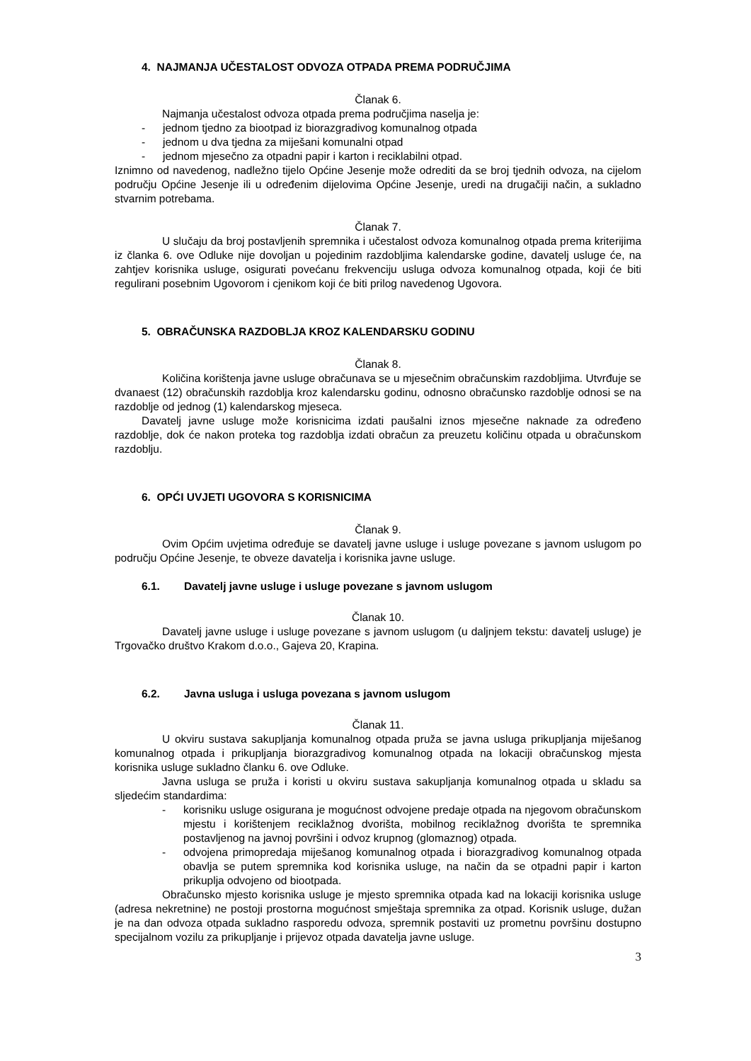4. NAJMANJA UČESTALOST ODVOZA OTPADA PREMA PODRUČJIMA
Članak 6.
Najmanja učestalost odvoza otpada prema područjima naselja je:
- jednom tjedno za biootpad iz biorazgradivog komunalnog otpada
- jednom u dva tjedna za miješani komunalni otpad
- jednom mjesečno za otpadni papir i karton i reciklabilni otpad.
Iznimno od navedenog, nadležno tijelo Općine Jesenje može odrediti da se broj tjednih odvoza, na cijelom području Općine Jesenje ili u određenim dijelovima Općine Jesenje, uredi na drugačiji način, a sukladno stvarnim potrebama.
Članak 7.
U slučaju da broj postavljenih spremnika i učestalost odvoza komunalnog otpada prema kriterijima iz članka 6. ove Odluke nije dovoljan u pojedinim razdobljima kalendarske godine, davatelj usluge će, na zahtjev korisnika usluge, osigurati povećanu frekvenciju usluga odvoza komunalnog otpada, koji će biti regulirani posebnim Ugovorom i cjenikom koji će biti prilog navedenog Ugovora.
5. OBRAČUNSKA RAZDOBLJA KROZ KALENDARSKU GODINU
Članak 8.
Količina korištenja javne usluge obračunava se u mjesečnim obračunskim razdobljima. Utvrđuje se dvanaest (12) obračunskih razdoblja kroz kalendarsku godinu, odnosno obračunsko razdoblje odnosi se na razdoblje od jednog (1) kalendarskog mjeseca.
Davatelj javne usluge može korisnicima izdati paušalni iznos mjesečne naknade za određeno razdoblje, dok će nakon proteka tog razdoblja izdati obračun za preuzetu količinu otpada u obračunskom razdoblju.
6. OPĆI UVJETI UGOVORA S KORISNICIMA
Članak 9.
Ovim Općim uvjetima određuje se davatelj javne usluge i usluge povezane s javnom uslugom po području Općine Jesenje, te obveze davatelja i korisnika javne usluge.
6.1. Davatelj javne usluge i usluge povezane s javnom uslugom
Članak 10.
Davatelj javne usluge i usluge povezane s javnom uslugom (u daljnjem tekstu: davatelj usluge) je Trgovačko društvo Krakom d.o.o., Gajeva 20, Krapina.
6.2. Javna usluga i usluga povezana s javnom uslugom
Članak 11.
U okviru sustava sakupljanja komunalnog otpada pruža se javna usluga prikupljanja miješanog komunalnog otpada i prikupljanja biorazgradivog komunalnog otpada na lokaciji obračunskog mjesta korisnika usluge sukladno članku 6. ove Odluke.
Javna usluga se pruža i koristi u okviru sustava sakupljanja komunalnog otpada u skladu sa sljedećim standardima:
- korisniku usluge osigurana je mogućnost odvojene predaje otpada na njegovom obračunskom mjestu i korištenjem reciklažnog dvorišta, mobilnog reciklažnog dvorišta te spremnika postavljenog na javnoj površini i odvoz krupnog (glomaznog) otpada.
- odvojena primopredaja miješanog komunalnog otpada i biorazgradivog komunalnog otpada obavlja se putem spremnika kod korisnika usluge, na način da se otpadni papir i karton prikuplja odvojeno od biootpada.
Obračunsko mjesto korisnika usluge je mjesto spremnika otpada kad na lokaciji korisnika usluge (adresa nekretnine) ne postoji prostorna mogućnost smještaja spremnika za otpad. Korisnik usluge, dužan je na dan odvoza otpada sukladno rasporedu odvoza, spremnik postaviti uz prometnu površinu dostupno specijalnom vozilu za prikupljanje i prijevoz otpada davatelja javne usluge.
3